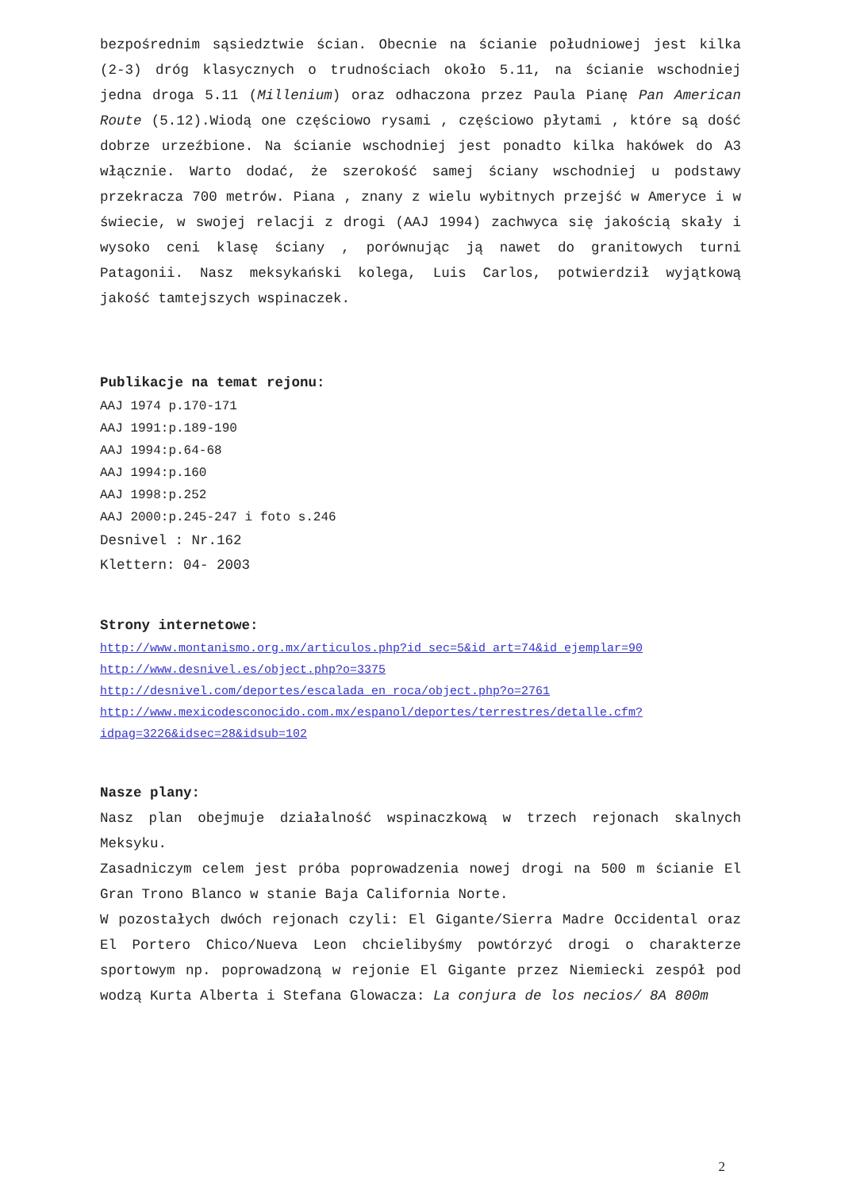bezpośrednim sąsiedztwie ścian. Obecnie na ścianie południowej jest kilka (2-3) dróg klasycznych o trudnościach około 5.11, na ścianie wschodniej jedna droga 5.11 (Millenium) oraz odhaczona przez Paula Pianę Pan American Route (5.12).Wiodą one częściowo rysami , częściowo płytami , które są dość dobrze urzeźbione. Na ścianie wschodniej jest ponadto kilka hakówek do A3 włącznie. Warto dodać, że szerokość samej ściany wschodniej u podstawy przekracza 700 metrów. Piana , znany z wielu wybitnych przejść w Ameryce i w świecie, w swojej relacji z drogi (AAJ 1994) zachwyca się jakością skały i wysoko ceni klasę ściany , porównując ją nawet do granitowych turni Patagonii. Nasz meksykański kolega, Luis Carlos, potwierdził wyjątkową jakość tamtejszych wspinaczek.
Publikacje na temat rejonu:
AAJ 1974 p.170-171
AAJ 1991:p.189-190
AAJ 1994:p.64-68
AAJ 1994:p.160
AAJ 1998:p.252
AAJ 2000:p.245-247 i foto s.246
Desnivel : Nr.162
Klettern: 04- 2003
Strony internetowe:
http://www.montanismo.org.mx/articulos.php?id_sec=5&id_art=74&id_ejemplar=90
http://www.desnivel.es/object.php?o=3375
http://desnivel.com/deportes/escalada_en_roca/object.php?o=2761
http://www.mexicodesconocido.com.mx/espanol/deportes/terrestres/detalle.cfm?idpag=3226&idsec=28&idsub=102
Nasze plany:
Nasz plan obejmuje działalność wspinaczkową w trzech rejonach skalnych Meksyku.
Zasadniczym celem jest próba poprowadzenia nowej drogi na 500 m ścianie El Gran Trono Blanco w stanie Baja California Norte.
W pozostałych dwóch rejonach czyli: El Gigante/Sierra Madre Occidental oraz El Portero Chico/Nueva Leon chcielibyśmy powtórzyć drogi o charakterze sportowym np. poprowadzoną w rejonie El Gigante przez Niemiecki zespół pod wodzą Kurta Alberta i Stefana Glowacza: La conjura de los necios/ 8A 800m
2